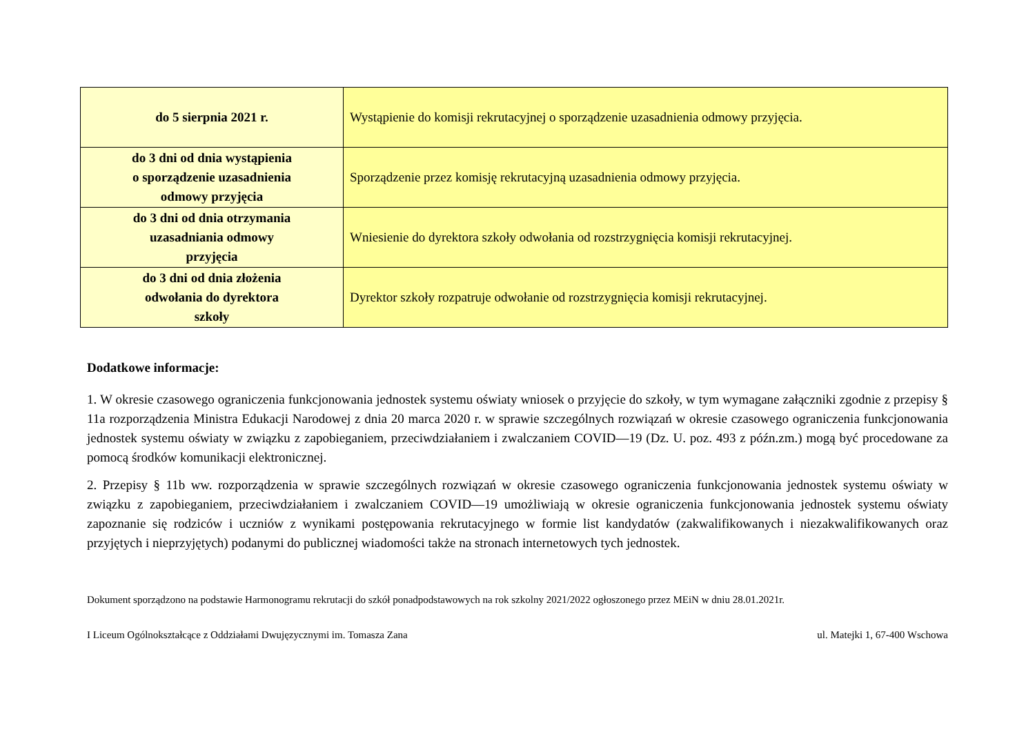| do 5 sierpnia 2021 r. | Wystąpienie do komisji rekrutacyjnej o sporządzenie uzasadnienia odmowy przyjęcia. |
| do 3 dni od dnia wystąpienia o sporządzenie uzasadnienia odmowy przyjęcia | Sporządzenie przez komisję rekrutacyjną uzasadnienia odmowy przyjęcia. |
| do 3 dni od dnia otrzymania uzasadniania odmowy przyjęcia | Wniesienie do dyrektora szkoły odwołania od rozstrzygnięcia komisji rekrutacyjnej. |
| do 3 dni od dnia złożenia odwołania do dyrektora szkoły | Dyrektor szkoły rozpatruje odwołanie od rozstrzygnięcia komisji rekrutacyjnej. |
Dodatkowe informacje:
1. W okresie czasowego ograniczenia funkcjonowania jednostek systemu oświaty wniosek o przyjęcie do szkoły, w tym wymagane załączniki zgodnie z przepisy § 11a rozporządzenia Ministra Edukacji Narodowej z dnia 20 marca 2020 r. w sprawie szczególnych rozwiązań w okresie czasowego ograniczenia funkcjonowania jednostek systemu oświaty w związku z zapobieganiem, przeciwdziałaniem i zwalczaniem COVID—19 (Dz. U. poz. 493 z późn.zm.) mogą być procedowane za pomocą środków komunikacji elektronicznej.
2. Przepisy § 11b ww. rozporządzenia w sprawie szczególnych rozwiązań w okresie czasowego ograniczenia funkcjonowania jednostek systemu oświaty w związku z zapobieganiem, przeciwdziałaniem i zwalczaniem COVID—19 umożliwiają w okresie ograniczenia funkcjonowania jednostek systemu oświaty zapoznanie się rodziców i uczniów z wynikami postępowania rekrutacyjnego w formie list kandydatów (zakwalifikowanych i niezakwalifikowanych oraz przyjętych i nieprzyjętych) podanymi do publicznej wiadomości także na stronach internetowych tych jednostek.
Dokument sporządzono na podstawie Harmonogramu rekrutacji do szkół ponadpodstawowych na rok szkolny 2021/2022 ogłoszonego przez MEiN w dniu 28.01.2021r.
I Liceum Ogólnokształcące z Oddziałami Dwujęzycznymi im. Tomasza Zana ul. Matejki 1, 67-400 Wschowa